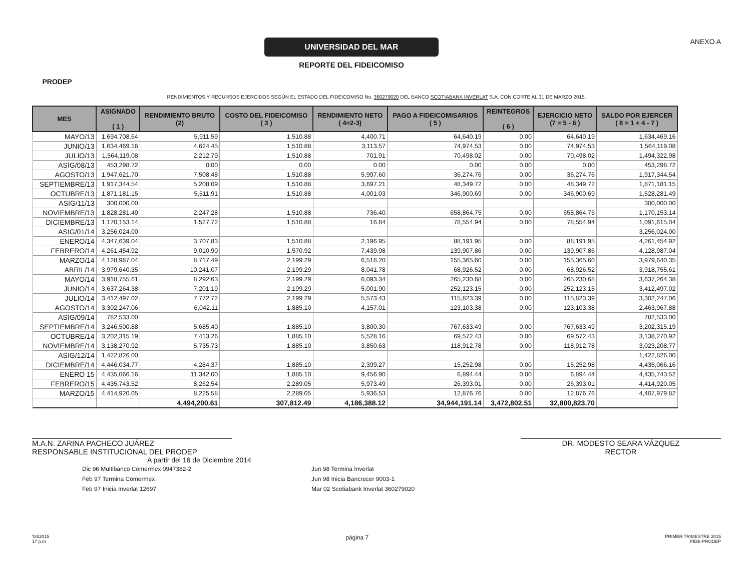PRODEP
UNIVERSIDAD DEL MAR
REPORTE DEL FIDEICOMISO
ANEXO A
RENDIMIENTOS Y RECURSOS EJERCIDOS SEGÚN EL ESTADO DEL FIDEICOMISO No. 360279020 DEL BANCO SCOTIABANK INVERLAT S.A. CON CORTE AL 31 DE MARZO 2015.
| MES | ASIGNADO ( 1 ) | RENDIMIENTO BRUTO (2) | COSTO DEL FIDEICOMISO ( 3 ) | RENDIMIENTO NETO ( 4=2-3) | PAGO A FIDEICOMISARIOS ( 5 ) | REINTEGROS ( 6 ) | EJERCICIO NETO (7 = 5 - 6 ) | SALDO POR EJERCER ( 8 = 1 + 4 - 7 ) |
| --- | --- | --- | --- | --- | --- | --- | --- | --- |
| MAYO/13 | 1,694,708.64 | 5,911.59 | 1,510.88 | 4,400.71 | 64,640.19 | 0.00 | 64,640.19 | 1,634,469.16 |
| JUNIO/13 | 1,634,469.16 | 4,624.45 | 1,510.88 | 3,113.57 | 74,974.53 | 0.00 | 74,974.53 | 1,564,119.08 |
| JULIO/13 | 1,564,119.08 | 2,212.79 | 1,510.88 | 701.91 | 70,498.02 | 0.00 | 70,498.02 | 1,494,322.98 |
| ASIG/08/13 | 453,298.72 | 0.00 | 0.00 | 0.00 | 0.00 | 0.00 | 0.00 | 453,298.72 |
| AGOSTO/13 | 1,947,621.70 | 7,508.48 | 1,510.88 | 5,997.60 | 36,274.76 | 0.00 | 36,274.76 | 1,917,344.54 |
| SEPTIEMBRE/13 | 1,917,344.54 | 5,208.09 | 1,510.88 | 3,697.21 | 48,349.72 | 0.00 | 48,349.72 | 1,871,181.15 |
| OCTUBRE/13 | 1,871,181.15 | 5,511.91 | 1,510.88 | 4,001.03 | 346,900.69 | 0.00 | 346,900.69 | 1,528,281.49 |
| ASIG/11/13 | 300,000.00 | | | | | | | 300,000.00 |
| NOVIEMBRE/13 | 1,828,281.49 | 2,247.28 | 1,510.88 | 736.40 | 658,864.75 | 0.00 | 658,864.75 | 1,170,153.14 |
| DICIEMBRE/13 | 1,170,153.14 | 1,527.72 | 1,510.88 | 16.84 | 78,554.94 | 0.00 | 78,554.94 | 1,091,615.04 |
| ASIG/01/14 | 3,256,024.00 | | | | | | | 3,256,024.00 |
| ENERO/14 | 4,347,639.04 | 3,707.83 | 1,510.88 | 2,196.95 | 88,191.95 | 0.00 | 88,191.95 | 4,261,454.92 |
| FEBRERO/14 | 4,261,454.92 | 9,010.90 | 1,570.92 | 7,439.98 | 139,907.86 | 0.00 | 139,907.86 | 4,128,987.04 |
| MARZO/14 | 4,128,987.04 | 8,717.49 | 2,199.29 | 6,518.20 | 155,365.60 | 0.00 | 155,365.60 | 3,979,640.35 |
| ABRIL/14 | 3,979,640.35 | 10,241.07 | 2,199.29 | 8,041.78 | 68,926.52 | 0.00 | 68,926.52 | 3,918,755.61 |
| MAYO/14 | 3,918,755.61 | 8,292.63 | 2,199.29 | 6,093.34 | 265,230.68 | 0.00 | 265,230.68 | 3,637,264.38 |
| JUNIO/14 | 3,637,264.38 | 7,201.19 | 2,199.29 | 5,001.90 | 252,123.15 | 0.00 | 252,123.15 | 3,412,497.02 |
| JULIO/14 | 3,412,497.02 | 7,772.72 | 2,199.29 | 5,573.43 | 115,823.39 | 0.00 | 115,823.39 | 3,302,247.06 |
| AGOSTO/14 | 3,302,247.06 | 6,042.11 | 1,885.10 | 4,157.01 | 123,103.38 | 0.00 | 123,103.38 | 2,463,967.88 |
| ASIG/09/14 | 782,533.00 | | | | | | | 782,533.00 |
| SEPTIEMBRE/14 | 3,246,500.88 | 5,685.40 | 1,885.10 | 3,800.30 | 767,633.49 | 0.00 | 767,633.49 | 3,202,315.19 |
| OCTUBRE/14 | 3,202,315.19 | 7,413.26 | 1,885.10 | 5,528.16 | 69,572.43 | 0.00 | 69,572.43 | 3,138,270.92 |
| NOVIEMBRE/14 | 3,138,270.92 | 5,735.73 | 1,885.10 | 3,850.63 | 118,912.78 | 0.00 | 118,912.78 | 3,023,208.77 |
| ASIG/12/14 | 1,422,826.00 | | | | | | | 1,422,826.00 |
| DICIEMBRE/14 | 4,446,034.77 | 4,284.37 | 1,885.10 | 2,399.27 | 15,252.98 | 0.00 | 15,252.98 | 4,435,066.16 |
| ENERO 15 | 4,435,066.16 | 11,342.00 | 1,885.10 | 9,456.90 | 6,894.44 | 0.00 | 6,894.44 | 4,435,743.52 |
| FEBRERO/15 | 4,435,743.52 | 8,262.54 | 2,289.05 | 5,973.49 | 26,393.01 | 0.00 | 26,393.01 | 4,414,920.05 |
| MARZO/15 | 4,414,920.05 | 8,225.58 | 2,289.05 | 5,936.53 | 12,876.76 | 0.00 | 12,876.76 | 4,407,979.82 |
| | | 4,494,200.61 | 307,812.49 | 4,186,388.12 | 34,944,191.14 | 3,472,802.51 | 32,800,823.70 | |
M.A.N. ZARINA PACHECO JUÁREZ
RESPONSABLE INSTITUCIONAL DEL PRODEP
DR. MODESTO SEARA VÁZQUEZ
RECTOR
A partir del 16 de Diciembre 2014
Dic 96 Multibanco Comermex 0947382-2
Feb 97 Termina Comermex
Feb 97 Inicia Inverlat 12697
Jun 98 Termina Inverlat
Jun 98 Inicia Bancrecer 9003-1
Mar 02 Scotiabank Inverlat 360279020
'04/2015
17 p.m
página 7
PRIMER TRIMESTRE 2015
FIDE-PRODEP